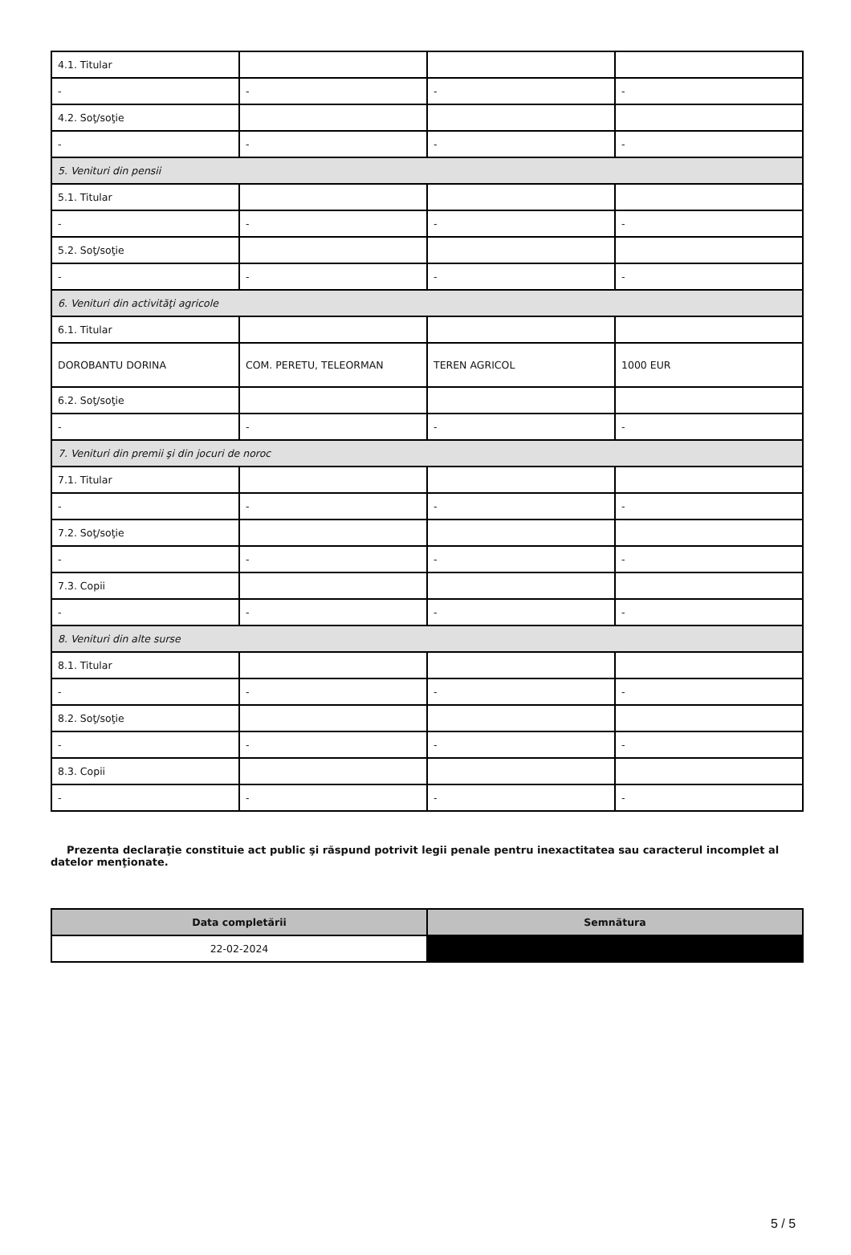| 4.1. Titular | | | |
| - | - | - | - |
| 4.2. Soţ/soţie | | | |
| - | - | - | - |
| 5. Venituri din pensii | | | |
| 5.1. Titular | | | |
| - | - | - | - |
| 5.2. Soţ/soţie | | | |
| - | - | - | - |
| 6. Venituri din activităţi agricole | | | |
| 6.1. Titular | | | |
| DOROBANTU DORINA | COM. PERETU, TELEORMAN | TEREN AGRICOL | 1000 EUR |
| 6.2. Soţ/soţie | | | |
| - | - | - | - |
| 7. Venituri din premii şi din jocuri de noroc | | | |
| 7.1. Titular | | | |
| - | - | - | - |
| 7.2. Soţ/soţie | | | |
| - | - | - | - |
| 7.3. Copii | | | |
| - | - | - | - |
| 8. Venituri din alte surse | | | |
| 8.1. Titular | | | |
| - | - | - | - |
| 8.2. Soţ/soţie | | | |
| - | - | - | - |
| 8.3. Copii | | | |
| - | - | - | - |
Prezenta declaraţie constituie act public şi răspund potrivit legii penale pentru inexactitatea sau caracterul incomplet al datelor menţionate.
| Data completării | Semnătura |
| --- | --- |
| 22-02-2024 | |
5 / 5